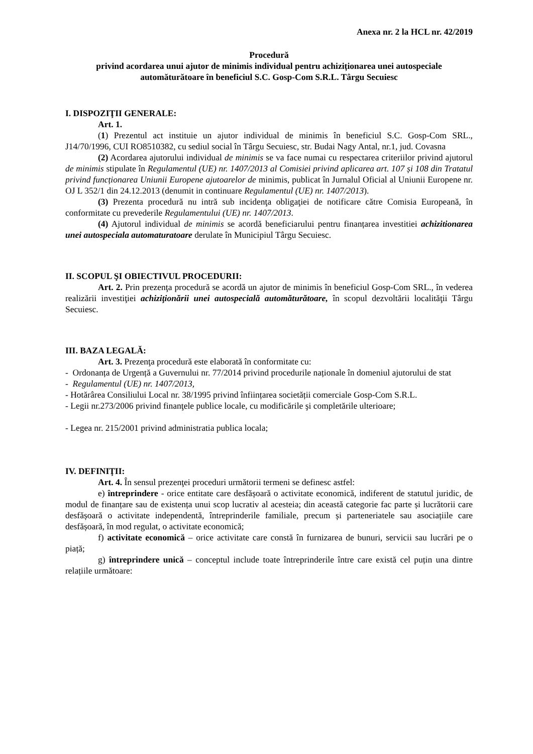Anexa nr. 2 la HCL nr. 42/2019
Procedură
privind acordarea unui ajutor de minimis individual pentru achiziționarea unei autospeciale automăturătoare în beneficiul S.C. Gosp-Com S.R.L. Târgu Secuiesc
I. DISPOZIŢII GENERALE:
Art. 1.
(1) Prezentul act instituie un ajutor individual de minimis în beneficiul S.C. Gosp-Com SRL., J14/70/1996, CUI RO8510382, cu sediul social în Târgu Secuiesc, str. Budai Nagy Antal, nr.1, jud. Covasna
(2) Acordarea ajutorului individual de minimis se va face numai cu respectarea criteriilor privind ajutorul de minimis stipulate în Regulamentul (UE) nr. 1407/2013 al Comisiei privind aplicarea art. 107 și 108 din Tratatul privind funcționarea Uniunii Europene ajutoarelor de minimis, publicat în Jurnalul Oficial al Uniunii Europene nr. OJ L 352/1 din 24.12.2013 (denumit in continuare Regulamentul (UE) nr. 1407/2013).
(3) Prezenta procedură nu intră sub incidenţa obligaţiei de notificare către Comisia Europeană, în conformitate cu prevederile Regulamentului (UE) nr. 1407/2013.
(4) Ajutorul individual de minimis se acordă beneficiarului pentru finanțarea investitiei achizitionarea unei autospeciala automaturatoare derulate în Municipiul Târgu Secuiesc.
II. SCOPUL ŞI OBIECTIVUL PROCEDURII:
Art. 2. Prin prezenţa procedură se acordă un ajutor de minimis în beneficiul Gosp-Com SRL., în vederea realizării investiţiei achiziţionării unei autospecială automăturătoare, în scopul dezvoltării localităţii Târgu Secuiesc.
III. BAZA LEGALĂ:
Art. 3. Prezenţa procedură este elaborată în conformitate cu:
- Ordonanța de Urgență a Guvernului nr. 77/2014 privind procedurile naționale în domeniul ajutorului de stat
- Regulamentul (UE) nr. 1407/2013,
- Hotărârea Consiliului Local nr. 38/1995 privind înființarea societății comerciale Gosp-Com S.R.L.
- Legii nr.273/2006 privind finanţele publice locale, cu modificările şi completările ulterioare;
- Legea nr. 215/2001 privind administratia publica locala;
IV. DEFINIŢII:
Art. 4. În sensul prezenţei proceduri următorii termeni se definesc astfel:
e) întreprindere - orice entitate care desfășoară o activitate economică, indiferent de statutul juridic, de modul de finanțare sau de existența unui scop lucrativ al acesteia; din această categorie fac parte și lucrătorii care desfășoară o activitate independentă, întreprinderile familiale, precum și parteneriatele sau asociațiile care desfășoară, în mod regulat, o activitate economică;
f) activitate economică – orice activitate care constă în furnizarea de bunuri, servicii sau lucrări pe o piață;
g) întreprindere unică – conceptul include toate întreprinderile între care există cel puțin una dintre relațiile următoare: